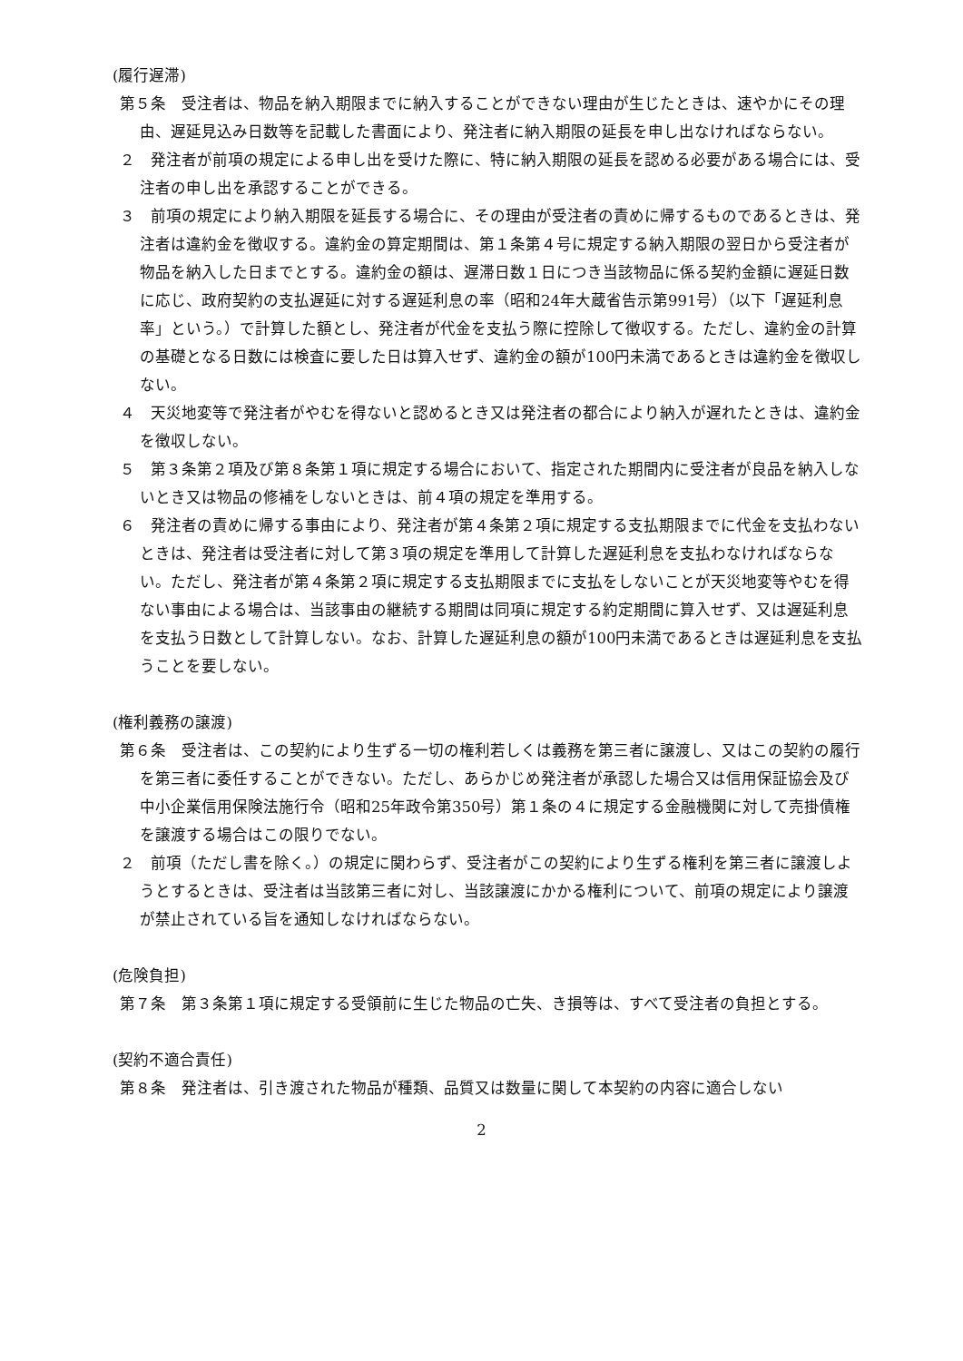(履行遅滞)
第５条　受注者は、物品を納入期限までに納入することができない理由が生じたときは、速やかにその理由、遅延見込み日数等を記載した書面により、発注者に納入期限の延長を申し出なければならない。
２　発注者が前項の規定による申し出を受けた際に、特に納入期限の延長を認める必要がある場合には、受注者の申し出を承認することができる。
３　前項の規定により納入期限を延長する場合に、その理由が受注者の責めに帰するものであるときは、発注者は違約金を徴収する。違約金の算定期間は、第１条第４号に規定する納入期限の翌日から受注者が物品を納入した日までとする。違約金の額は、遅滞日数１日につき当該物品に係る契約金額に遅延日数に応じ、政府契約の支払遅延に対する遅延利息の率（昭和24年大蔵省告示第991号）（以下「遅延利息率」という。）で計算した額とし、発注者が代金を支払う際に控除して徴収する。ただし、違約金の計算の基礎となる日数には検査に要した日は算入せず、違約金の額が100円未満であるときは違約金を徴収しない。
４　天災地変等で発注者がやむを得ないと認めるとき又は発注者の都合により納入が遅れたときは、違約金を徴収しない。
５　第３条第２項及び第８条第１項に規定する場合において、指定された期間内に受注者が良品を納入しないとき又は物品の修補をしないときは、前４項の規定を準用する。
６　発注者の責めに帰する事由により、発注者が第４条第２項に規定する支払期限までに代金を支払わないときは、発注者は受注者に対して第３項の規定を準用して計算した遅延利息を支払わなければならない。ただし、発注者が第４条第２項に規定する支払期限までに支払をしないことが天災地変等やむを得ない事由による場合は、当該事由の継続する期間は同項に規定する約定期間に算入せず、又は遅延利息を支払う日数として計算しない。なお、計算した遅延利息の額が100円未満であるときは遅延利息を支払うことを要しない。
(権利義務の譲渡)
第６条　受注者は、この契約により生ずる一切の権利若しくは義務を第三者に譲渡し、又はこの契約の履行を第三者に委任することができない。ただし、あらかじめ発注者が承認した場合又は信用保証協会及び中小企業信用保険法施行令（昭和25年政令第350号）第１条の４に規定する金融機関に対して売掛債権を譲渡する場合はこの限りでない。
２　前項（ただし書を除く。）の規定に関わらず、受注者がこの契約により生ずる権利を第三者に譲渡しようとするときは、受注者は当該第三者に対し、当該譲渡にかかる権利について、前項の規定により譲渡が禁止されている旨を通知しなければならない。
(危険負担)
第７条　第３条第１項に規定する受領前に生じた物品の亡失、き損等は、すべて受注者の負担とする。
(契約不適合責任)
第８条　発注者は、引き渡された物品が種類、品質又は数量に関して本契約の内容に適合しない
2